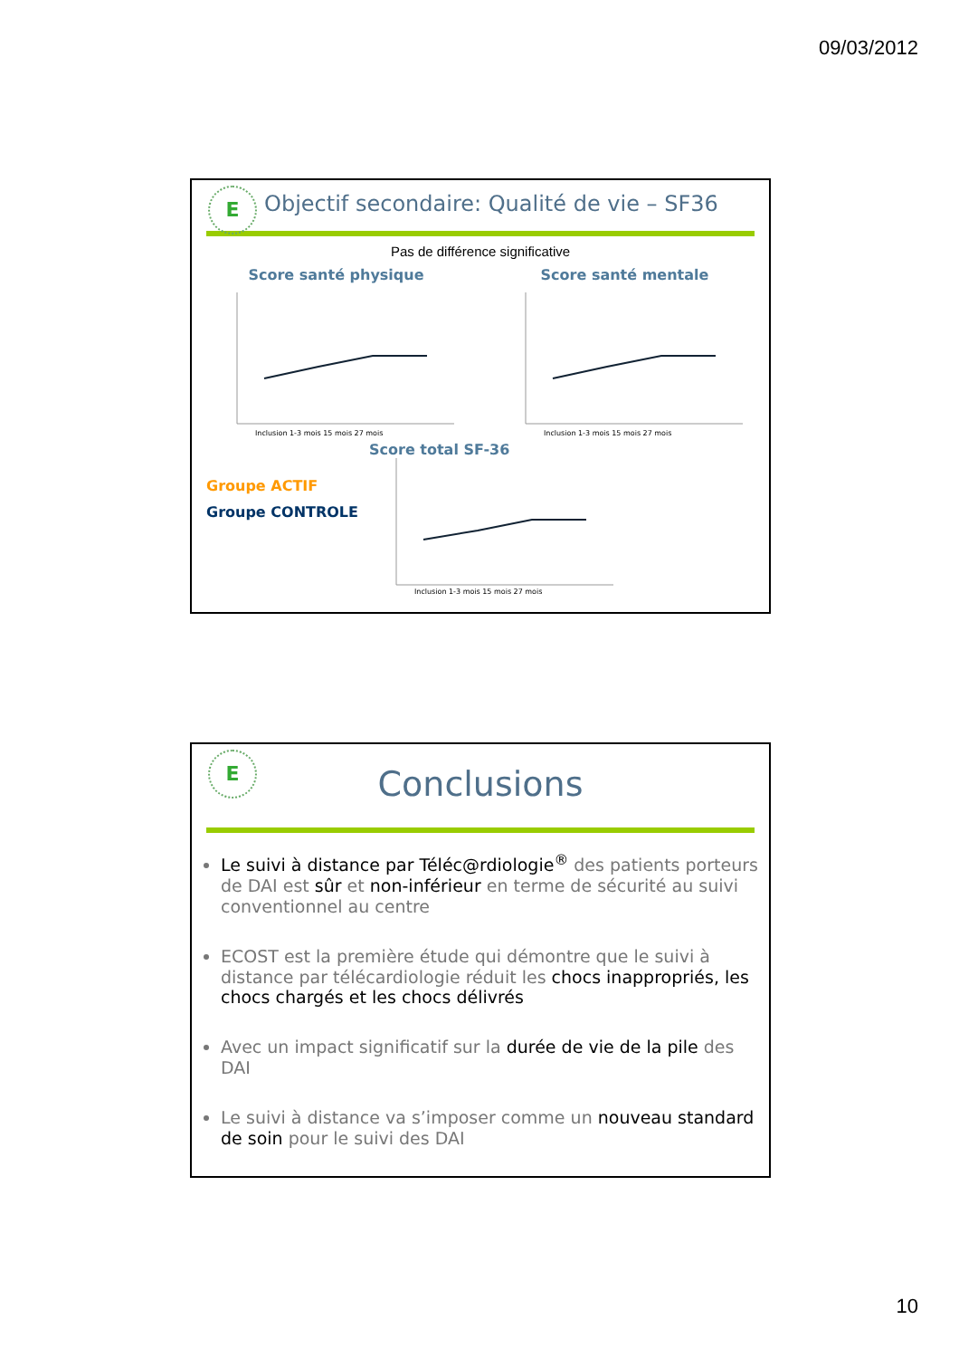09/03/2012
E
Objectif secondaire: Qualité de vie – SF36
Pas de différence significative
Score santé physique
Inclusion 1-3 mois 15 mois 27 mois
Score santé mentale
Inclusion 1-3 mois 15 mois 27 mois
Groupe ACTIF
Groupe CONTROLE
Score total SF-36
Inclusion 1-3 mois 15 mois 27 mois
E
Conclusions
Le suivi à distance par Téléc@rdiologie<sup>®</sup> des patients porteurs de DAI est sûr et non-inférieur en terme de sécurité au suivi conventionnel au centre
ECOST est la première étude qui démontre que le suivi à distance par télécardiologie réduit les chocs inappropriés, les chocs chargés et les chocs délivrés
Avec un impact significatif sur la durée de vie de la pile des DAI
Le suivi à distance va s’imposer comme un nouveau standard de soin pour le suivi des DAI
10